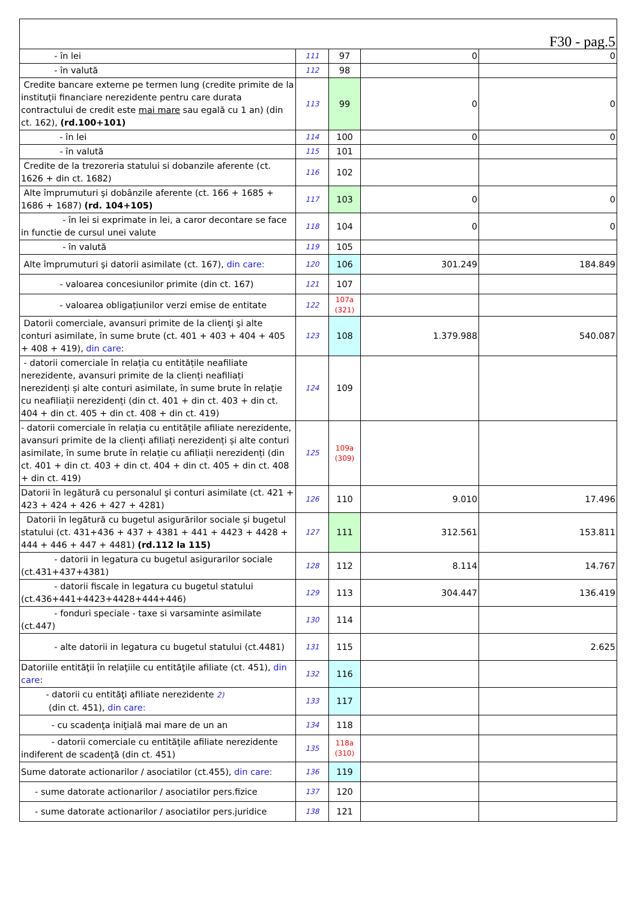| F30 - pag.5 | | | | |
| - în lei | 111 | 97 | 0 | 0 |
| - în valută | 112 | 98 | | |
| Credite bancare externe pe termen lung (credite primite de la instituții financiare nerezidente pentru care durata contractului de credit este mai mare sau egală cu 1 an) (din ct. 162), (rd.100+101) | 113 | 99 | 0 | 0 |
| - în lei | 114 | 100 | 0 | 0 |
| - în valută | 115 | 101 | | |
| Credite de la trezoreria statului si dobanzile aferente (ct. 1626 + din ct. 1682) | 116 | 102 | | |
| Alte împrumuturi şi dobânzile aferente (ct. 166 + 1685 + 1686 + 1687) (rd. 104+105) | 117 | 103 | 0 | 0 |
| - în lei si exprimate in lei, a caror decontare se face in functie de cursul unei valute | 118 | 104 | 0 | 0 |
| - în valută | 119 | 105 | | |
| Alte împrumuturi şi datorii asimilate (ct. 167), din care: | 120 | 106 | 301.249 | 184.849 |
| - valoarea concesiunilor primite (din ct. 167) | 121 | 107 | | |
| - valoarea obligațiunilor verzi emise de entitate | 122 | 107a (321) | | |
| Datorii comerciale, avansuri primite de la clienţi şi alte conturi asimilate, în sume brute (ct. 401 + 403 + 404 + 405 + 408 + 419), din care : | 123 | 108 | 1.379.988 | 540.087 |
| - datorii comerciale în relația cu entitățile neafiliate nerezidente, avansuri primite de la clienți neafiliați nerezidenți și alte conturi asimilate, în sume brute în relație cu neafiliații nerezidenți (din ct. 401 + din ct. 403 + din ct. 404 + din ct. 405 + din ct. 408 + din ct. 419) | 124 | 109 | | |
| - datorii comerciale în relația cu entitățile afiliate nerezidente, avansuri primite de la clienți afiliați nerezidenți și alte conturi asimilate, în sume brute în relație cu afiliații nerezidenți (din ct. 401 + din ct. 403 + din ct. 404 + din ct. 405 + din ct. 408 + din ct. 419) | 125 | 109a (309) | | |
| Datorii în legătură cu personalul şi conturi asimilate (ct. 421 + 423 + 424 + 426 + 427 + 4281) | 126 | 110 | 9.010 | 17.496 |
| Datorii în legătură cu bugetul asigurărilor sociale şi bugetul statului (ct. 431+436 + 437 + 4381 + 441 + 4423 + 4428 + 444 + 446 + 447 + 4481) (rd.112 la 115) | 127 | 111 | 312.561 | 153.811 |
| - datorii in legatura cu bugetul asigurarilor sociale (ct.431+437+4381) | 128 | 112 | 8.114 | 14.767 |
| - datorii fiscale in legatura cu bugetul statului (ct.436+441+4423+4428+444+446) | 129 | 113 | 304.447 | 136.419 |
| - fonduri speciale - taxe si varsaminte asimilate (ct.447) | 130 | 114 | | |
| - alte datorii in legatura cu bugetul statului (ct.4481) | 131 | 115 | | 2.625 |
| Datoriile entităţii în relaţiile cu entităţile afiliate (ct. 451), din care : | 132 | 116 | | |
| - datorii cu entităţi afiliate nerezidente 2) (din ct. 451), din care: | 133 | 117 | | |
| - cu scadenţa iniţială mai mare de un an | 134 | 118 | | |
| - datorii comerciale cu entităţile afiliate nerezidente indiferent de scadenţă (din ct. 451) | 135 | 118a (310) | | |
| Sume datorate actionarilor / asociatilor (ct.455), din care: | 136 | 119 | | |
| - sume datorate actionarilor / asociatilor pers.fizice | 137 | 120 | | |
| - sume datorate actionarilor / asociatilor pers.juridice | 138 | 121 | | |